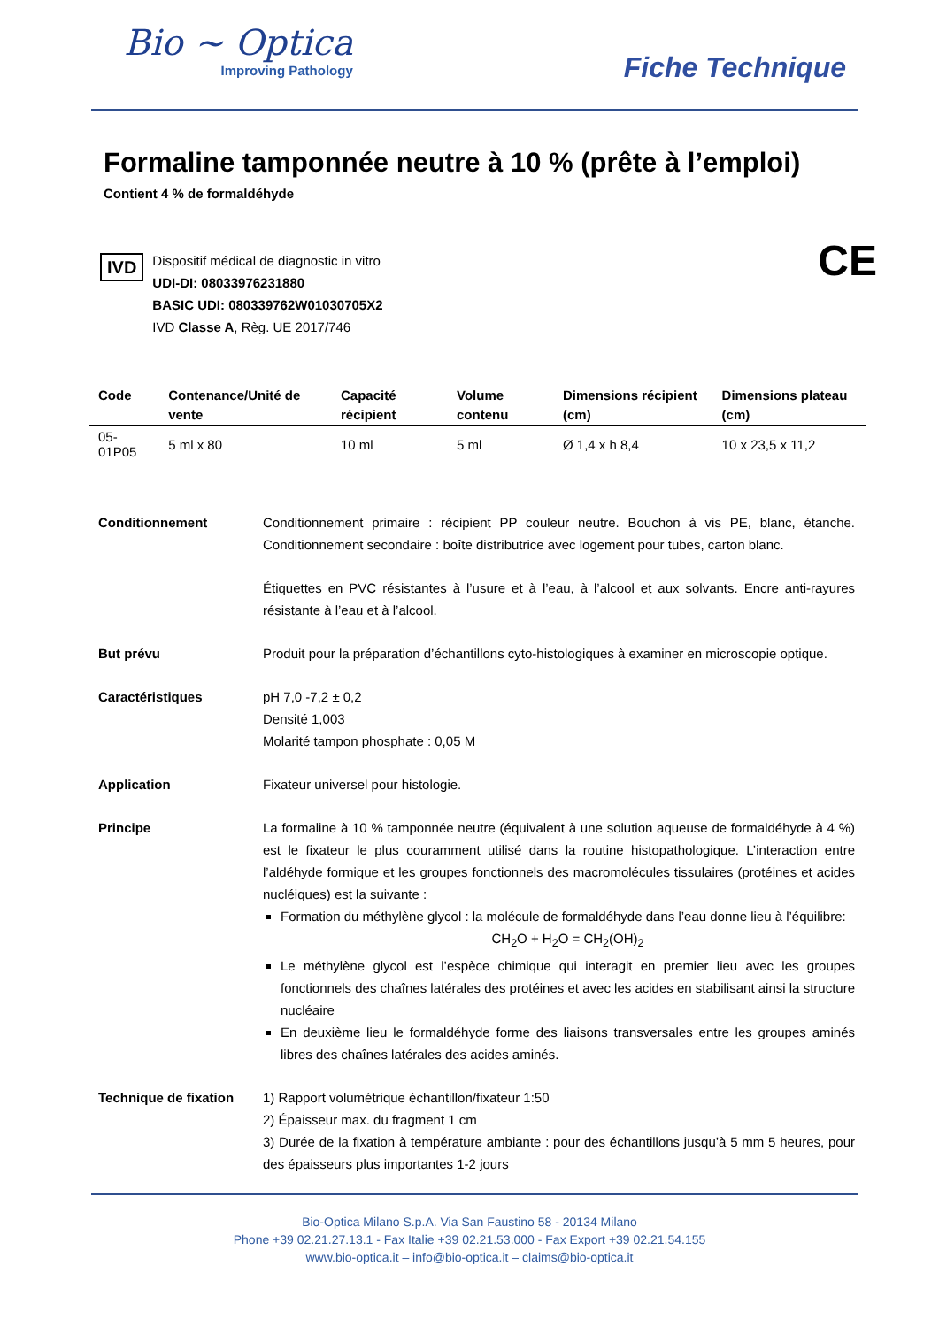Bio ~ Optica
Improving Pathology
Fiche Technique
Formaline tamponnée neutre à 10 % (prête à l’emploi)
Contient 4 % de formaldéhyde
IVD
Dispositif médical de diagnostic in vitro
UDI-DI: 08033976231880
BASIC UDI: 080339762W01030705X2
IVD Classe A, Règ. UE 2017/746
CE
| Code | Contenance/Unité de vente | Capacité récipient | Volume contenu | Dimensions récipient (cm) | Dimensions plateau (cm) |
| --- | --- | --- | --- | --- | --- |
| 05-01P05 | 5 ml x 80 | 10 ml | 5 ml | Ø 1,4 x h 8,4 | 10 x 23,5 x 11,2 |
Conditionnement Conditionnement primaire : récipient PP couleur neutre. Bouchon à vis PE, blanc, étanche. Conditionnement secondaire : boîte distributrice avec logement pour tubes, carton blanc.
Étiquettes en PVC résistantes à l’usure et à l’eau, à l’alcool et aux solvants. Encre anti-rayures résistante à l’eau et à l’alcool.
But prévu Produit pour la préparation d’échantillons cyto-histologiques à examiner en microscopie optique.
Caractéristiques pH 7,0 -7,2 ± 0,2
Densité 1,003
Molarité tampon phosphate : 0,05 M
Application Fixateur universel pour histologie.
Principe La formaline à 10 % tamponnée neutre (équivalent à une solution aqueuse de formaldéhyde à 4 %) est le fixateur le plus couramment utilisé dans la routine histopathologique. L’interaction entre l’aldéhyde formique et les groupes fonctionnels des macromolécules tissulaires (protéines et acides nucléiques) est la suivante :
Formation du méthylène glycol : la molécule de formaldéhyde dans l’eau donne lieu à l’équilibre:
CH<sub>2</sub>O + H<sub>2</sub>O = CH<sub>2</sub>(OH)<sub>2</sub>
Le méthylène glycol est l’espèce chimique qui interagit en premier lieu avec les groupes fonctionnels des chaînes latérales des protéines et avec les acides en stabilisant ainsi la structure nucléaire
En deuxième lieu le formaldéhyde forme des liaisons transversales entre les groupes aminés libres des chaînes latérales des acides aminés.
Technique de fixation
1) Rapport volumétrique échantillon/fixateur 1:50
2) Épaisseur max. du fragment 1 cm
3) Durée de la fixation à température ambiante : pour des échantillons jusqu’à 5 mm 5 heures, pour des épaisseurs plus importantes 1-2 jours
Bio-Optica Milano S.p.A. Via San Faustino 58 - 20134 Milano
Phone +39 02.21.27.13.1 - Fax Italie +39 02.21.53.000 - Fax Export +39 02.21.54.155
www.bio-optica.it – info@bio-optica.it – claims@bio-optica.it